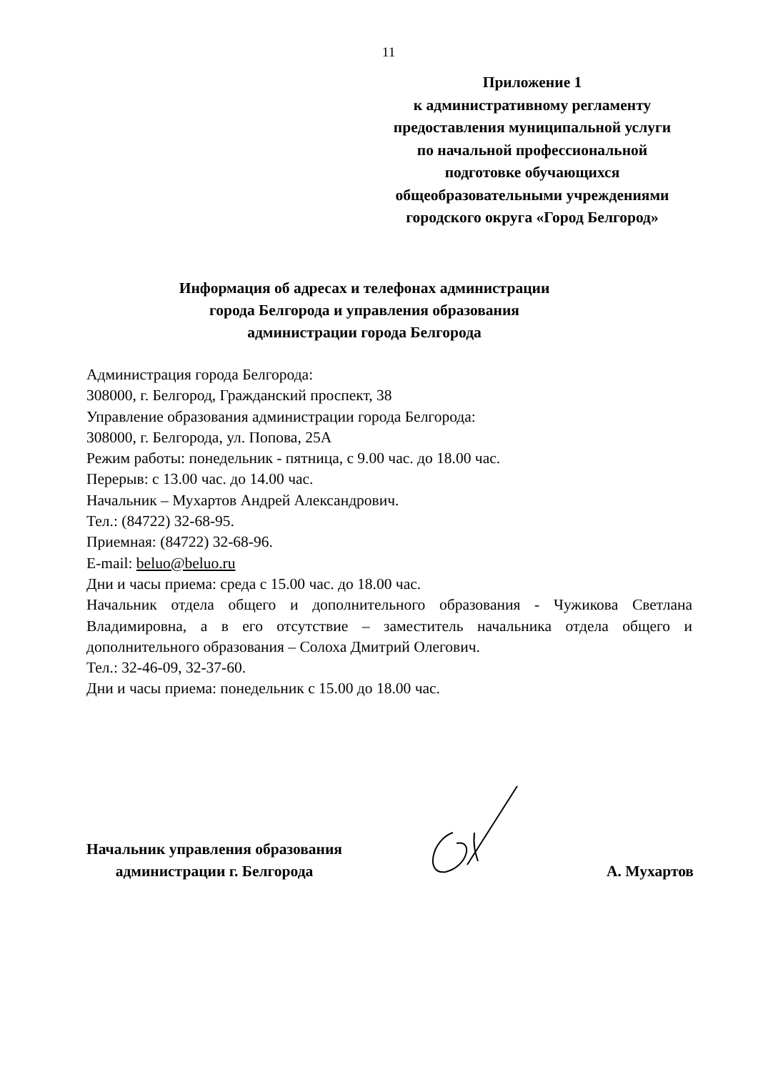11
Приложение 1
к административному регламенту
предоставления муниципальной услуги
по начальной профессиональной
подготовке обучающихся
общеобразовательными учреждениями
городского округа «Город Белгород»
Информация об адресах и телефонах администрации
города Белгорода и управления образования
администрации города Белгорода
Администрация города Белгорода:
308000, г. Белгород, Гражданский проспект, 38
Управление образования администрации города Белгорода:
308000, г. Белгорода, ул. Попова, 25А
Режим работы: понедельник - пятница, с 9.00 час. до 18.00 час.
Перерыв: с 13.00 час. до 14.00 час.
Начальник – Мухартов Андрей Александрович.
Тел.: (84722) 32-68-95.
Приемная: (84722) 32-68-96.
E-mail: beluo@beluo.ru
Дни и часы приема: среда с 15.00 час. до 18.00 час.
Начальник отдела общего и дополнительного образования - Чужикова Светлана Владимировна, а в его отсутствие – заместитель начальника отдела общего и дополнительного образования – Солоха Дмитрий Олегович.
Тел.: 32-46-09, 32-37-60.
Дни и часы приема: понедельник с 15.00 до 18.00 час.
Начальник управления образования
администрации г. Белгорода
А. Мухартов